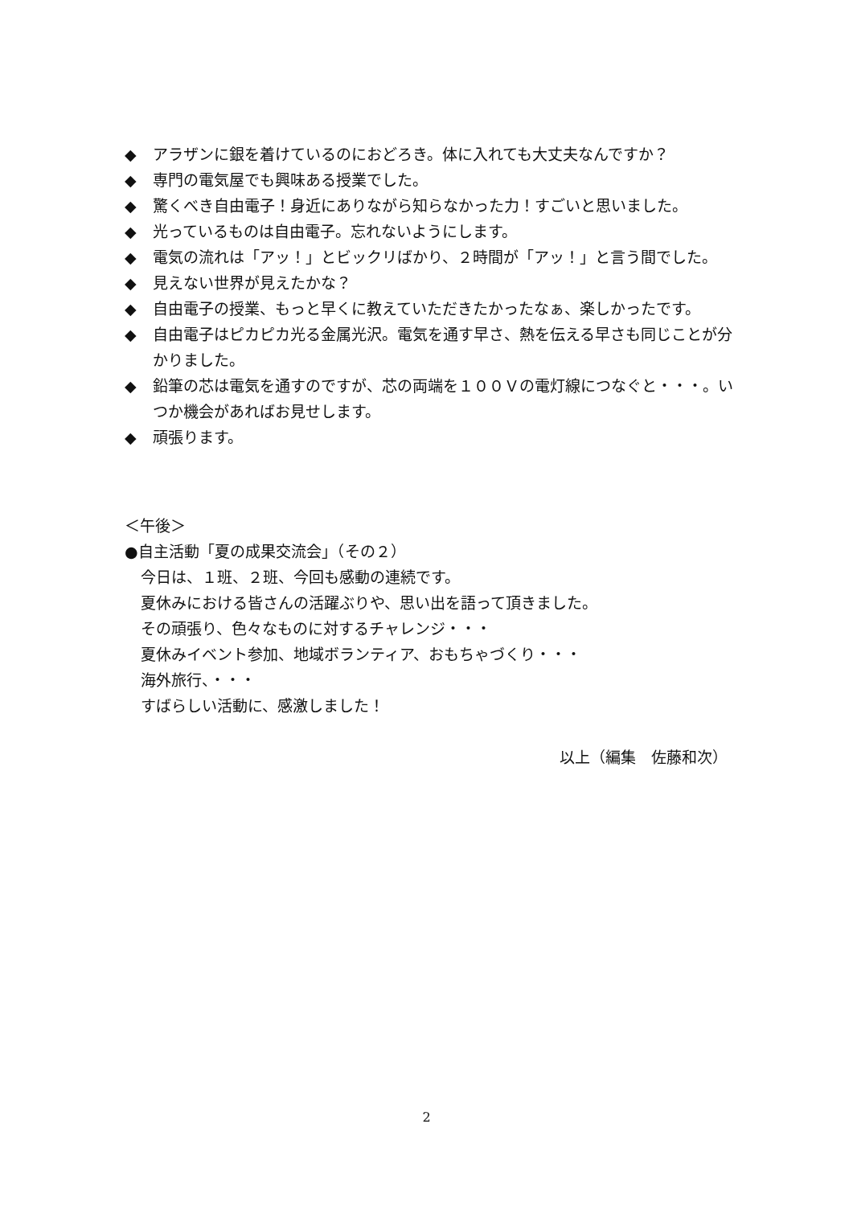◆ アラザンに銀を着けているのにおどろき。体に入れても大丈夫なんですか？
◆ 専門の電気屋でも興味ある授業でした。
◆ 驚くべき自由電子！身近にありながら知らなかった力！すごいと思いました。
◆ 光っているものは自由電子。忘れないようにします。
◆ 電気の流れは「アッ！」とビックリばかり、２時間が「アッ！」と言う間でした。
◆ 見えない世界が見えたかな？
◆ 自由電子の授業、もっと早くに教えていただきたかったなぁ、楽しかったです。
◆ 自由電子はピカピカ光る金属光沢。電気を通す早さ、熱を伝える早さも同じことが分かりました。
◆ 鉛筆の芯は電気を通すのですが、芯の両端を１００Ｖの電灯線につなぐと・・・。いつか機会があればお見せします。
◆ 頑張ります。
＜午後＞
●自主活動「夏の成果交流会」（その２）
今日は、１班、２班、今回も感動の連続です。
夏休みにおける皆さんの活躍ぶりや、思い出を語って頂きました。
その頑張り、色々なものに対するチャレンジ・・・
夏休みイベント参加、地域ボランティア、おもちゃづくり・・・
海外旅行、・・・
すばらしい活動に、感激しました！
以上（編集　佐藤和次）
2